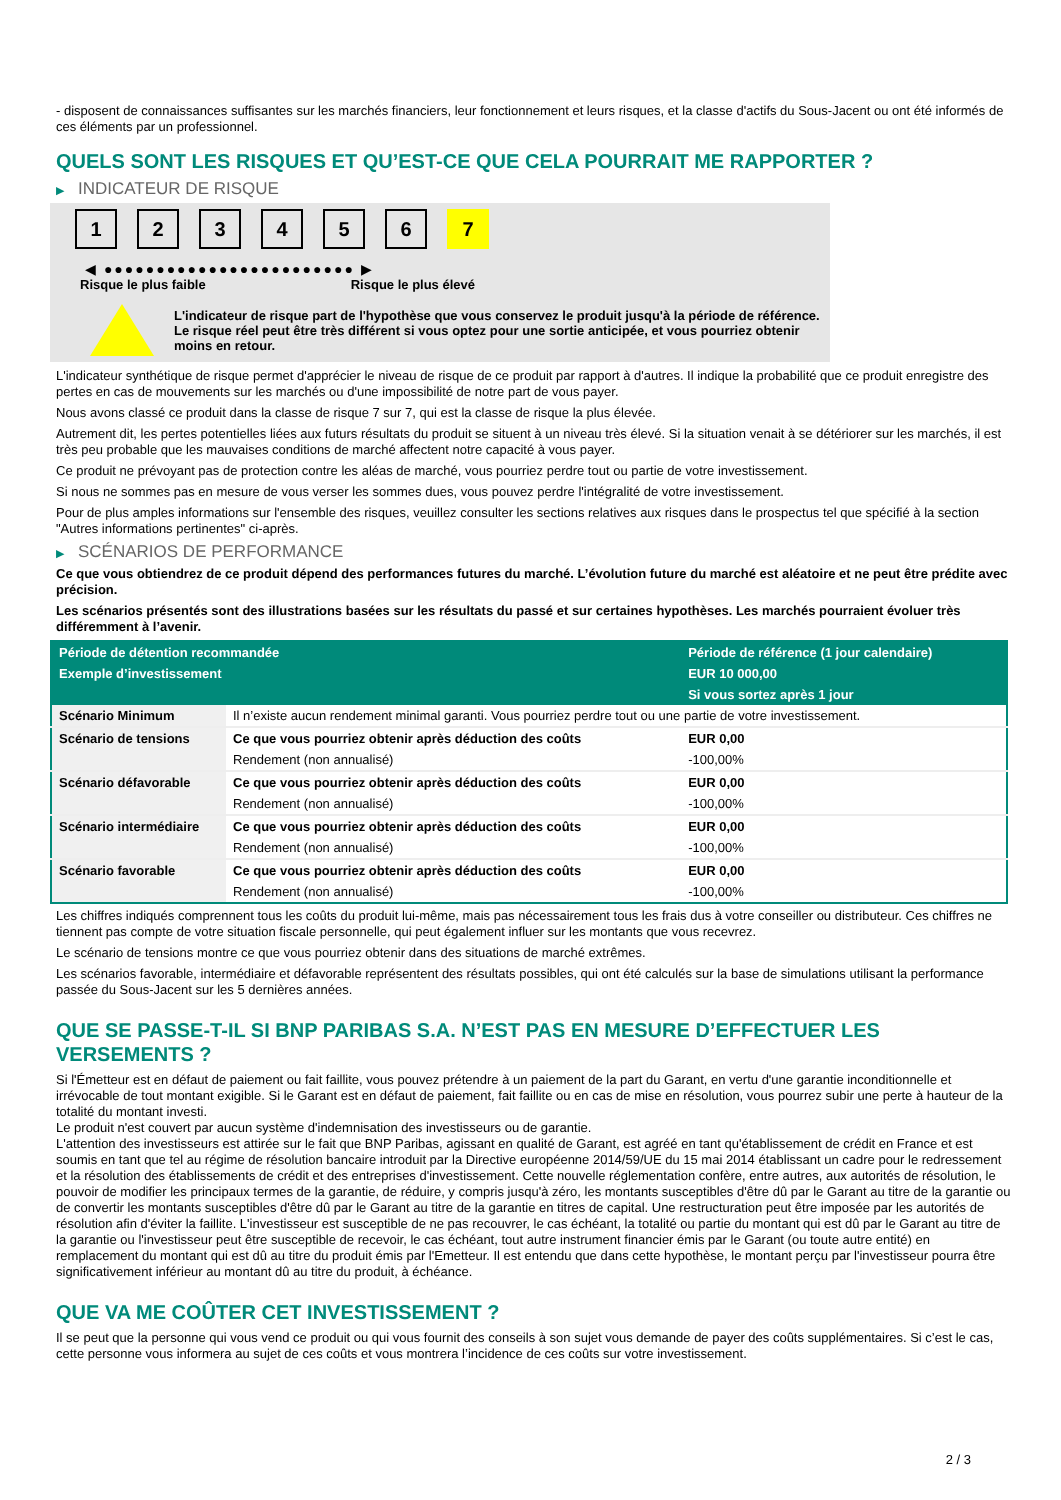- disposent de connaissances suffisantes sur les marchés financiers, leur fonctionnement et leurs risques, et la classe d'actifs du Sous-Jacent ou ont été informés de ces éléments par un professionnel.
QUELS SONT LES RISQUES ET QU’EST-CE QUE CELA POURRAIT ME RAPPORTER ?
▶ INDICATEUR DE RISQUE
1 2 3 4 5 6 7
◀ ●●●●●●●●●●●●●●●●●●●●●●●● ▶
Risque le plus faible Risque le plus élevé
L'indicateur de risque part de l'hypothèse que vous conservez le produit jusqu'à la période de référence.
Le risque réel peut être très différent si vous optez pour une sortie anticipée, et vous pourriez obtenir moins en retour.
L'indicateur synthétique de risque permet d'apprécier le niveau de risque de ce produit par rapport à d'autres. Il indique la probabilité que ce produit enregistre des pertes en cas de mouvements sur les marchés ou d'une impossibilité de notre part de vous payer.
Nous avons classé ce produit dans la classe de risque 7 sur 7, qui est la classe de risque la plus élevée.
Autrement dit, les pertes potentielles liées aux futurs résultats du produit se situent à un niveau très élevé. Si la situation venait à se détériorer sur les marchés, il est très peu probable que les mauvaises conditions de marché affectent notre capacité à vous payer.
Ce produit ne prévoyant pas de protection contre les aléas de marché, vous pourriez perdre tout ou partie de votre investissement.
Si nous ne sommes pas en mesure de vous verser les sommes dues, vous pouvez perdre l'intégralité de votre investissement.
Pour de plus amples informations sur l'ensemble des risques, veuillez consulter les sections relatives aux risques dans le prospectus tel que spécifié à la section "Autres informations pertinentes" ci-après.
▶ SCÉNARIOS DE PERFORMANCE
Ce que vous obtiendrez de ce produit dépend des performances futures du marché. L’évolution future du marché est aléatoire et ne peut être prédite avec précision.
Les scénarios présentés sont des illustrations basées sur les résultats du passé et sur certaines hypothèses. Les marchés pourraient évoluer très différemment à l’avenir.
| Période de détention recommandée | | Période de référence (1 jour calendaire) |
| Exemple d’investissement | | EUR 10 000,00 |
| | | Si vous sortez après 1 jour |
| Scénario Minimum | Il n’existe aucun rendement minimal garanti. Vous pourriez perdre tout ou une partie de votre investissement. | |
| Scénario de tensions | Ce que vous pourriez obtenir après déduction des coûts | EUR 0,00 |
| | Rendement (non annualisé) | -100,00% |
| Scénario défavorable | Ce que vous pourriez obtenir après déduction des coûts | EUR 0,00 |
| | Rendement (non annualisé) | -100,00% |
| Scénario intermédiaire | Ce que vous pourriez obtenir après déduction des coûts | EUR 0,00 |
| | Rendement (non annualisé) | -100,00% |
| Scénario favorable | Ce que vous pourriez obtenir après déduction des coûts | EUR 0,00 |
| | Rendement (non annualisé) | -100,00% |
Les chiffres indiqués comprennent tous les coûts du produit lui-même, mais pas nécessairement tous les frais dus à votre conseiller ou distributeur. Ces chiffres ne tiennent pas compte de votre situation fiscale personnelle, qui peut également influer sur les montants que vous recevrez.
Le scénario de tensions montre ce que vous pourriez obtenir dans des situations de marché extrêmes.
Les scénarios favorable, intermédiaire et défavorable représentent des résultats possibles, qui ont été calculés sur la base de simulations utilisant la performance passée du Sous-Jacent sur les 5 dernières années.
QUE SE PASSE-T-IL SI BNP PARIBAS S.A. N’EST PAS EN MESURE D’EFFECTUER LES VERSEMENTS ?
Si l'Émetteur est en défaut de paiement ou fait faillite, vous pouvez prétendre à un paiement de la part du Garant, en vertu d'une garantie inconditionnelle et irrévocable de tout montant exigible. Si le Garant est en défaut de paiement, fait faillite ou en cas de mise en résolution, vous pourrez subir une perte à hauteur de la totalité du montant investi.
Le produit n'est couvert par aucun système d'indemnisation des investisseurs ou de garantie.
L'attention des investisseurs est attirée sur le fait que BNP Paribas, agissant en qualité de Garant, est agréé en tant qu'établissement de crédit en France et est soumis en tant que tel au régime de résolution bancaire introduit par la Directive européenne 2014/59/UE du 15 mai 2014 établissant un cadre pour le redressement et la résolution des établissements de crédit et des entreprises d'investissement. Cette nouvelle réglementation confère, entre autres, aux autorités de résolution, le pouvoir de modifier les principaux termes de la garantie, de réduire, y compris jusqu'à zéro, les montants susceptibles d'être dû par le Garant au titre de la garantie ou de convertir les montants susceptibles d'être dû par le Garant au titre de la garantie en titres de capital. Une restructuration peut être imposée par les autorités de résolution afin d'éviter la faillite. L'investisseur est susceptible de ne pas recouvrer, le cas échéant, la totalité ou partie du montant qui est dû par le Garant au titre de la garantie ou l'investisseur peut être susceptible de recevoir, le cas échéant, tout autre instrument financier émis par le Garant (ou toute autre entité) en remplacement du montant qui est dû au titre du produit émis par l'Emetteur. Il est entendu que dans cette hypothèse, le montant perçu par l'investisseur pourra être significativement inférieur au montant dû au titre du produit, à échéance.
QUE VA ME COÛTER CET INVESTISSEMENT ?
Il se peut que la personne qui vous vend ce produit ou qui vous fournit des conseils à son sujet vous demande de payer des coûts supplémentaires. Si c’est le cas, cette personne vous informera au sujet de ces coûts et vous montrera l’incidence de ces coûts sur votre investissement.
2 / 3